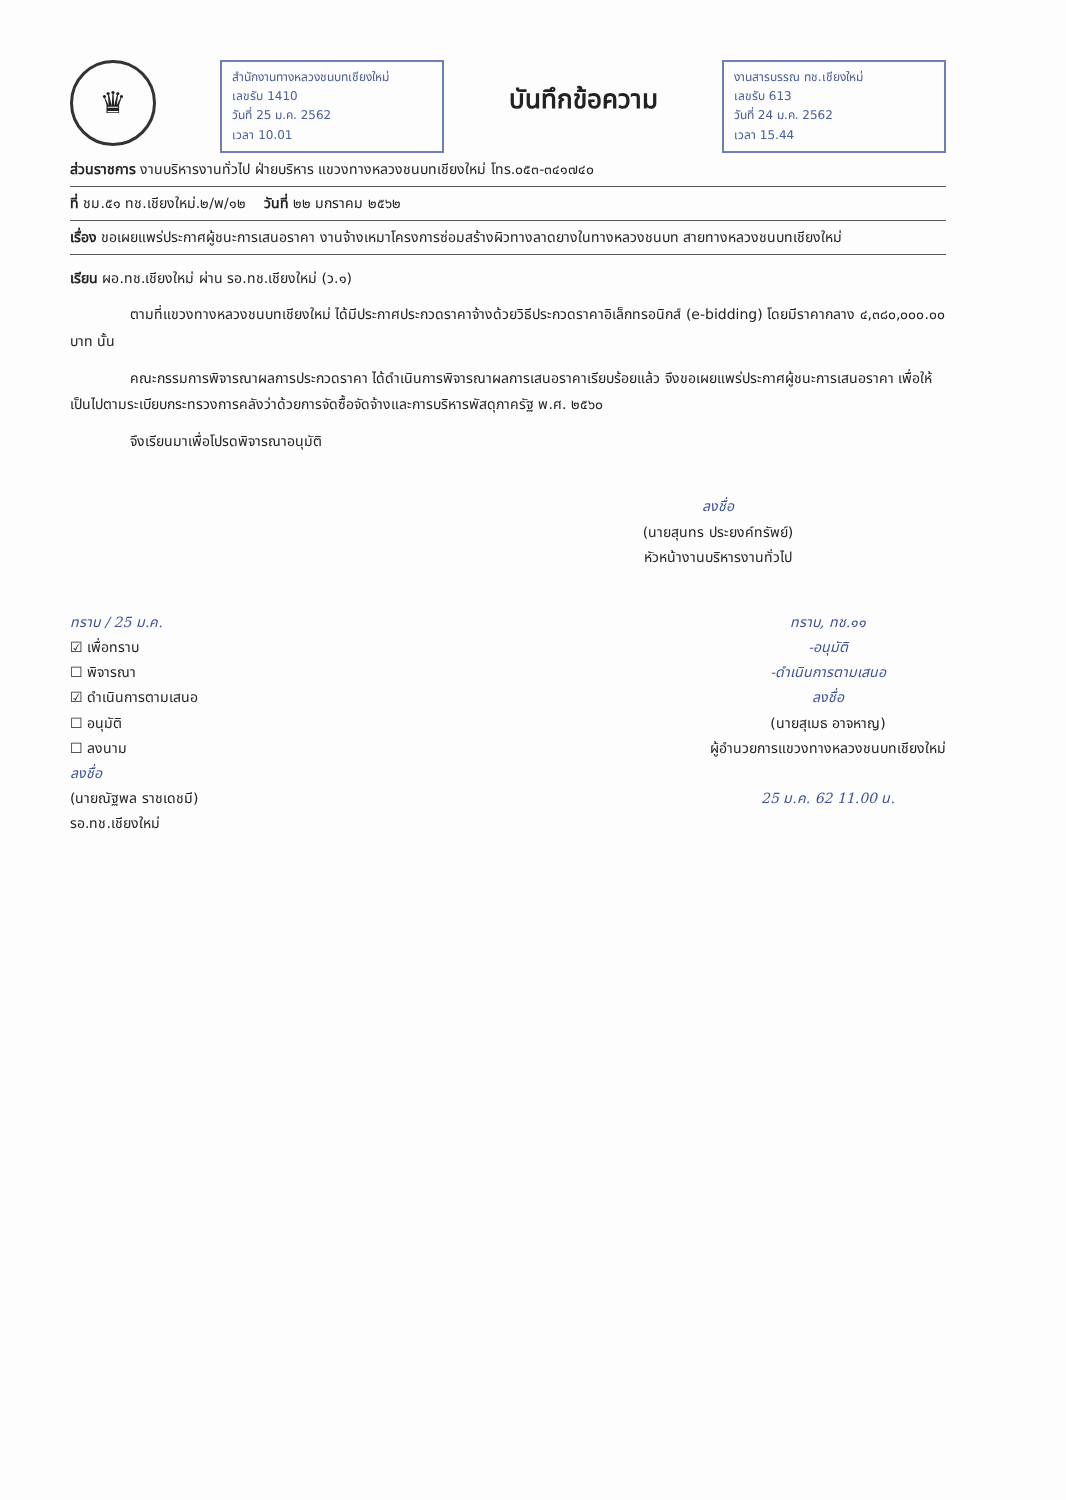♛
สำนักงานทางหลวงชนบทเชียงใหม่
เลขรับ 1410
วันที่ 25 ม.ค. 2562
เวลา 10.01
บันทึกข้อความ
งานสารบรรณ ทช.เชียงใหม่
เลขรับ 613
วันที่ 24 ม.ค. 2562
เวลา 15.44
ส่วนราชการ งานบริหารงานทั่วไป ฝ่ายบริหาร แขวงทางหลวงชนบทเชียงใหม่ โทร.๐๕๓-๓๔๑๗๔๐
ที่ ชม.๕๑ ทช.เชียงใหม่.๒/พ/๑๒ วันที่ ๒๒ มกราคม ๒๕๖๒
เรื่อง ขอเผยแพร่ประกาศผู้ชนะการเสนอราคา งานจ้างเหมาโครงการซ่อมสร้างผิวทางลาดยางในทางหลวงชนบท สายทางหลวงชนบทเชียงใหม่
เรียน ผอ.ทช.เชียงใหม่ ผ่าน รอ.ทช.เชียงใหม่ (ว.๑)
ตามที่แขวงทางหลวงชนบทเชียงใหม่ ได้มีประกาศประกวดราคาจ้างด้วยวิธีประกวดราคาอิเล็กทรอนิกส์ (e-bidding) โดยมีราคากลาง ๔,๓๘๐,๐๐๐.๐๐ บาท นั้น
คณะกรรมการพิจารณาผลการประกวดราคา ได้ดำเนินการพิจารณาผลการเสนอราคาเรียบร้อยแล้ว จึงขอเผยแพร่ประกาศผู้ชนะการเสนอราคา เพื่อให้เป็นไปตามระเบียบกระทรวงการคลังว่าด้วยการจัดซื้อจัดจ้างและการบริหารพัสดุภาครัฐ พ.ศ. ๒๕๖๐
จึงเรียนมาเพื่อโปรดพิจารณาอนุมัติ
ลงชื่อ
(นายสุนทร ประยงค์ทรัพย์)
หัวหน้างานบริหารงานทั่วไป
ทราบ / 25 ม.ค.
☑ เพื่อทราบ
☐ พิจารณา
☑ ดำเนินการตามเสนอ
☐ อนุมัติ
☐ ลงนาม
ลงชื่อ
(นายณัฐพล ราชเดชมี)
รอ.ทช.เชียงใหม่
ทราบ, ทช.๑๑
-อนุมัติ
-ดำเนินการตามเสนอ
ลงชื่อ
(นายสุเมธ อาจหาญ)
ผู้อำนวยการแขวงทางหลวงชนบทเชียงใหม่
25 ม.ค. 62 11.00 น.